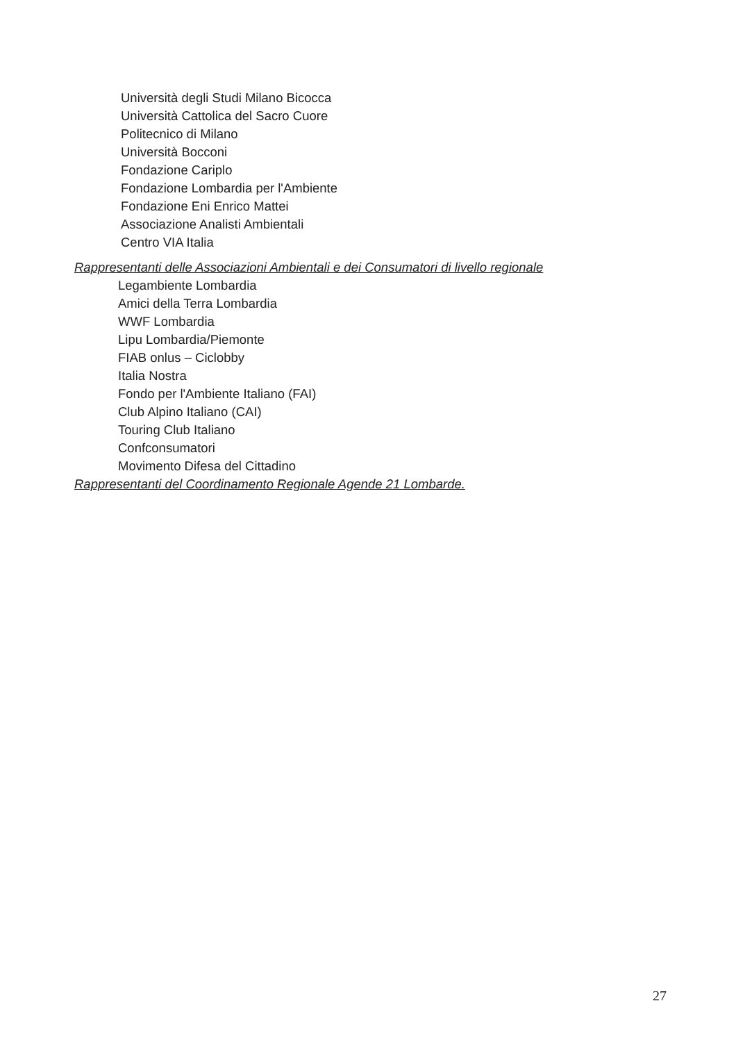Università degli Studi Milano Bicocca
Università Cattolica del Sacro Cuore
Politecnico di Milano
Università Bocconi
Fondazione Cariplo
Fondazione Lombardia per l'Ambiente
Fondazione Eni Enrico Mattei
Associazione Analisti Ambientali
Centro VIA Italia
Rappresentanti delle Associazioni Ambientali e dei Consumatori di livello regionale
Legambiente Lombardia
Amici della Terra Lombardia
WWF Lombardia
Lipu Lombardia/Piemonte
FIAB onlus – Ciclobby
Italia Nostra
Fondo per l'Ambiente Italiano (FAI)
Club Alpino Italiano (CAI)
Touring Club Italiano
Confconsumatori
Movimento Difesa del Cittadino
Rappresentanti del Coordinamento Regionale Agende 21 Lombarde.
27